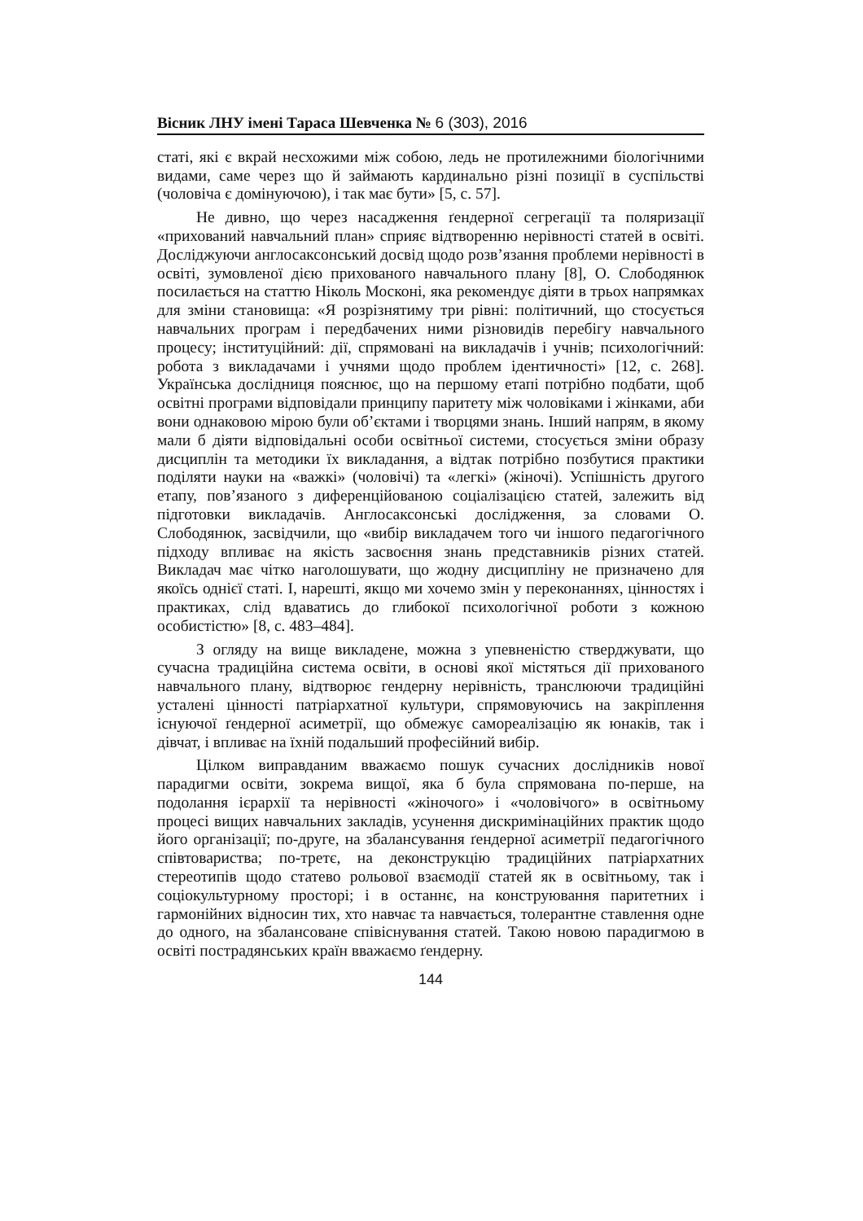Вісник ЛНУ імені Тараса Шевченка № 6 (303), 2016
статі, які є вкрай несхожими між собою, ледь не протилежними біологічними видами, саме через що й займають кардинально різні позиції в суспільстві (чоловіча є домінуючою), і так має бути» [5, с. 57].
Не дивно, що через насадження ґендерної сегрегації та поляризації «прихований навчальний план» сприяє відтворенню нерівності статей в освіті. Досліджуючи англосаксонський досвід щодо розв’язання проблеми нерівності в освіті, зумовленої дією прихованого навчального плану [8], О. Слободянюк посилається на статтю Ніколь Москоні, яка рекомендує діяти в трьох напрямках для зміни становища: «Я розрізнятиму три рівні: політичний, що стосується навчальних програм і передбачених ними різновидів перебігу навчального процесу; інституційний: дії, спрямовані на викладачів і учнів; психологічний: робота з викладачами і учнями щодо проблем ідентичності» [12, с. 268]. Українська дослідниця пояснює, що на першому етапі потрібно подбати, щоб освітні програми відповідали принципу паритету між чоловіками і жінками, аби вони однаковою мірою були об’єктами і творцями знань. Інший напрям, в якому мали б діяти відповідальні особи освітньої системи, стосується зміни образу дисциплін та методики їх викладання, а відтак потрібно позбутися практики поділяти науки на «важкі» (чоловічі) та «легкі» (жіночі). Успішність другого етапу, пов’язаного з диференційованою соціалізацією статей, залежить від підготовки викладачів. Англосаксонські дослідження, за словами О. Слободянюк, засвідчили, що «вибір викладачем того чи іншого педагогічного підходу впливає на якість засвоєння знань представників різних статей. Викладач має чітко наголошувати, що жодну дисципліну не призначено для якоїсь однієї статі. І, нарешті, якщо ми хочемо змін у переконаннях, цінностях і практиках, слід вдаватись до глибокої психологічної роботи з кожною особистістю» [8, с. 483–484].
З огляду на вище викладене, можна з упевненістю стверджувати, що сучасна традиційна система освіти, в основі якої містяться дії прихованого навчального плану, відтворює гендерну нерівність, транслюючи традиційні усталені цінності патріархатної культури, спрямовуючись на закріплення існуючої ґендерної асиметрії, що обмежує самореалізацію як юнаків, так і дівчат, і впливає на їхній подальший професійний вибір.
Цілком виправданим вважаємо пошук сучасних дослідників нової парадигми освіти, зокрема вищої, яка б була спрямована по-перше, на подолання ієрархії та нерівності «жіночого» і «чоловічого» в освітньому процесі вищих навчальних закладів, усунення дискримінаційних практик щодо його організації; по-друге, на збалансування ґендерної асиметрії педагогічного співтовариства; по-третє, на деконструкцію традиційних патріархатних стереотипів щодо статево рольової взаємодії статей як в освітньому, так і соціокультурному просторі; і в останнє, на конструювання паритетних і гармонійних відносин тих, хто навчає та навчається, толерантне ставлення одне до одного, на збалансоване співіснування статей. Такою новою парадигмою в освіті пострадянських країн вважаємо ґендерну.
144